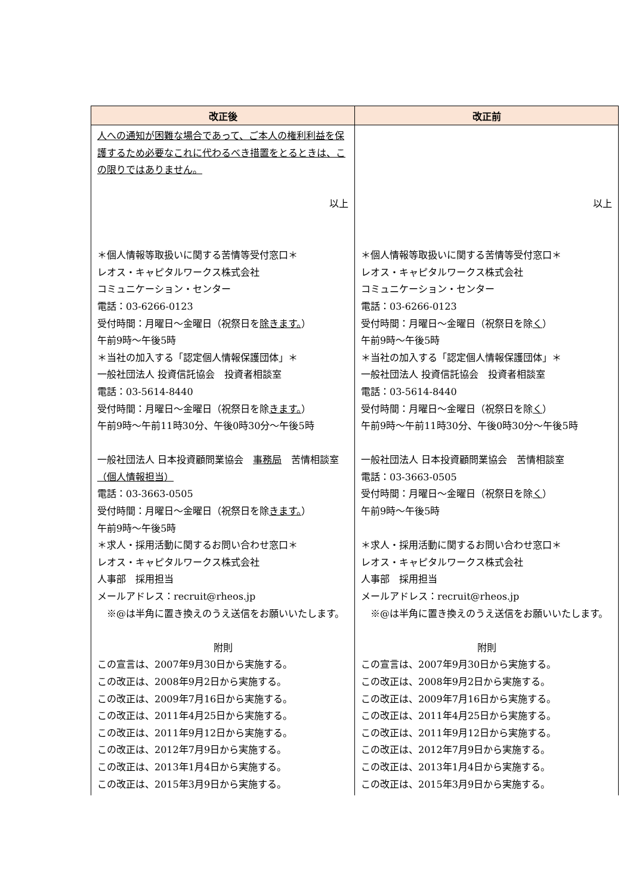| 改正後 | 改正前 |
| --- | --- |
| 人への通知が困難な場合であって、ご本人の権利利益を保護するため必要なこれに代わるべき措置をとるときは、この限りではありません。 以上 ＊個人情報等取扱いに関する苦情等受付窓口＊ レオス・キャピタルワークス株式会社 コミュニケーション・センター 電話：03-6266-0123 受付時間：月曜日～金曜日（祝祭日を 除きます。 ） 午前9時～午後5時 ＊当社の加入する「認定個人情報保護団体」＊ 一般社団法人 投資信託協会 投資者相談室 電話：03-5614-8440 受付時間：月曜日～金曜日（祝祭日を除 きます。 ） 午前9時～午前11時30分、午後0時30分～午後5時 一般社団法人 日本投資顧問業協会 事務局 苦情相談室 （個人情報担当） 電話：03-3663-0505 受付時間：月曜日～金曜日（祝祭日を除 きます。 ） 午前9時～午後5時 ＊求人・採用活動に関するお問い合わせ窓口＊ レオス・キャピタルワークス株式会社 人事部 採用担当 メールアドレス：recruit@rheos.jp ※@は半角に置き換えのうえ送信をお願いいたします。 附則 この宣言は、2007年9月30日から実施する。 この改正は、2008年9月2日から実施する。 この改正は、2009年7月16日から実施する。 この改正は、2011年4月25日から実施する。 この改正は、2011年9月12日から実施する。 この改正は、2012年7月9日から実施する。 この改正は、2013年1月4日から実施する。 この改正は、2015年3月9日から実施する。 | 以上 ＊個人情報等取扱いに関する苦情等受付窓口＊ レオス・キャピタルワークス株式会社 コミュニケーション・センター 電話：03-6266-0123 受付時間：月曜日～金曜日（祝祭日を除 く ） 午前9時～午後5時 ＊当社の加入する「認定個人情報保護団体」＊ 一般社団法人 投資信託協会 投資者相談室 電話：03-5614-8440 受付時間：月曜日～金曜日（祝祭日を除 く ） 午前9時～午前11時30分、午後0時30分～午後5時 一般社団法人 日本投資顧問業協会 苦情相談室 電話：03-3663-0505 受付時間：月曜日～金曜日（祝祭日を除 く ） 午前9時～午後5時 ＊求人・採用活動に関するお問い合わせ窓口＊ レオス・キャピタルワークス株式会社 人事部 採用担当 メールアドレス：recruit@rheos.jp ※@は半角に置き換えのうえ送信をお願いいたします。 附則 この宣言は、2007年9月30日から実施する。 この改正は、2008年9月2日から実施する。 この改正は、2009年7月16日から実施する。 この改正は、2011年4月25日から実施する。 この改正は、2011年9月12日から実施する。 この改正は、2012年7月9日から実施する。 この改正は、2013年1月4日から実施する。 この改正は、2015年3月9日から実施する。 |